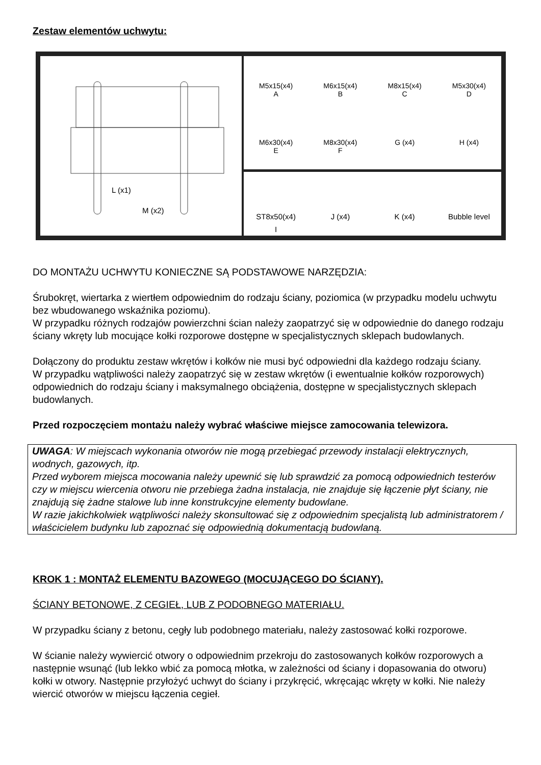Zestaw elementów uchwytu:
L (x1)
M (x2)
M5x15(x4)
A
M6x15(x4)
B
M8x15(x4)
C
M5x30(x4)
D
M6x30(x4)
E
M8x30(x4)
F
G (x4)
H (x4)
ST8x50(x4)
I
J (x4)
K (x4)
Bubble level
DO MONTAŻU UCHWYTU KONIECZNE SĄ PODSTAWOWE NARZĘDZIA:
Śrubokręt, wiertarka z wiertłem odpowiednim do rodzaju ściany, poziomica (w przypadku modelu uchwytu bez wbudowanego wskaźnika poziomu).
W przypadku różnych rodzajów powierzchni ścian należy zaopatrzyć się w odpowiednie do danego rodzaju ściany wkręty lub mocujące kołki rozporowe dostępne w specjalistycznych sklepach budowlanych.
Dołączony do produktu zestaw wkrętów i kołków nie musi być odpowiedni dla każdego rodzaju ściany.
W przypadku wątpliwości należy zaopatrzyć się w zestaw wkrętów (i ewentualnie kołków rozporowych) odpowiednich do rodzaju ściany i maksymalnego obciążenia, dostępne w specjalistycznych sklepach budowlanych.
Przed rozpoczęciem montażu należy wybrać właściwe miejsce zamocowania telewizora.
UWAGA: W miejscach wykonania otworów nie mogą przebiegać przewody instalacji elektrycznych, wodnych, gazowych, itp.
Przed wyborem miejsca mocowania należy upewnić się lub sprawdzić za pomocą odpowiednich testerów czy w miejscu wiercenia otworu nie przebiega żadna instalacja, nie znajduje się łączenie płyt ściany, nie znajdują się żadne stalowe lub inne konstrukcyjne elementy budowlane.
W razie jakichkolwiek wątpliwości należy skonsultować się z odpowiednim specjalistą lub administratorem / właścicielem budynku lub zapoznać się odpowiednią dokumentacją budowlaną.
KROK 1 : MONTAŻ ELEMENTU BAZOWEGO (MOCUJĄCEGO DO ŚCIANY).
ŚCIANY BETONOWE, Z CEGIEŁ, LUB Z PODOBNEGO MATERIAŁU.
W przypadku ściany z betonu, cegły lub podobnego materiału, należy zastosować kołki rozporowe.
W ścianie należy wywiercić otwory o odpowiednim przekroju do zastosowanych kołków rozporowych a następnie wsunąć (lub lekko wbić za pomocą młotka, w zależności od ściany i dopasowania do otworu) kołki w otwory. Następnie przyłożyć uchwyt do ściany i przykręcić, wkręcając wkręty w kołki. Nie należy wiercić otworów w miejscu łączenia cegieł.